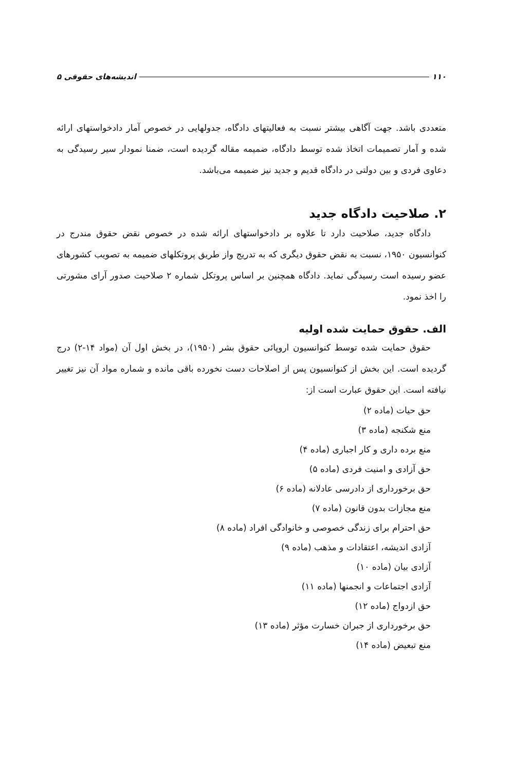۱۱۰ اندیشه‌های حقوقی ۵
متعددی باشد. جهت آگاهی بیشتر نسبت به فعالیتهای دادگاه، جدولهایی در خصوص آمار دادخواستهای ارائه شده و آمار تصمیمات اتخاذ شده توسط دادگاه، ضمیمه مقاله گردیده است، ضمنا نمودار سیر رسیدگی به دعاوی فردی و بین دولتی در دادگاه قدیم و جدید نیز ضمیمه می‌باشد.
۲. صلاحیت دادگاه جدید
دادگاه جدید، صلاحیت دارد تا علاوه بر دادخواستهای ارائه شده در خصوص نقض حقوق مندرج در کنوانسیون ۱۹۵۰، نسبت به نقض حقوق دیگری که به تدریج واز طریق پروتکلهای ضمیمه به تصویب کشورهای عضو رسیده است رسیدگی نماید. دادگاه همچنین بر اساس پروتکل شماره ۲ صلاحیت صدور آرای مشورتی را اخذ نمود.
الف. حقوق حمایت شده اولیه
حقوق حمایت شده توسط کنوانسیون اروپائی حقوق بشر (۱۹۵۰)، در بخش اول آن (مواد ۱۴-۲) درج گردیده است. این بخش از کنوانسیون پس از اصلاحات دست نخورده باقی مانده و شماره مواد آن نیز تغییر نیافته است. این حقوق عبارت است از:
حق حیات (ماده ۲)
منع شکنجه (ماده ۳)
منع برده داری و کار اجباری (ماده ۴)
حق آزادی و امنیت فردی (ماده ۵)
حق برخورداری از دادرسی عادلانه (ماده ۶)
منع مجازات بدون قانون (ماده ۷)
حق احترام برای زندگی خصوصی و خانوادگی افراد (ماده ۸)
آزادی اندیشه، اعتقادات و مذهب (ماده ۹)
آزادی بیان (ماده ۱۰)
آزادی اجتماعات و انجمنها (ماده ۱۱)
حق ازدواج (ماده ۱۲)
حق برخورداری از جبران خسارت مؤثر (ماده ۱۳)
منع تبعیض (ماده ۱۴)